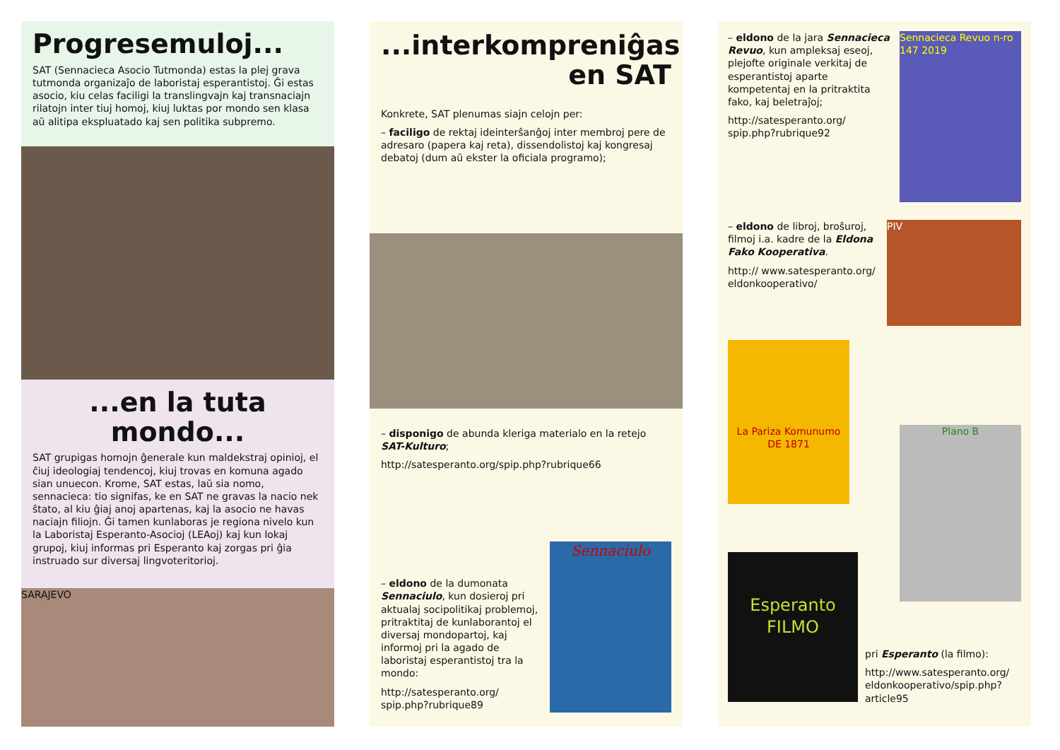Progresemuloj...
SAT (Sennacieca Asocio Tutmonda) estas la plej grava tutmonda organizaĵo de laboristaj esperantistoj. Ĝi estas asocio, kiu celas faciligi la translingvajn kaj transnaciajn rilatojn inter tiuj homoj, kiuj luktas por mondo sen klasa aŭ alitipa ekspluatado kaj sen politika subpremo.
...en la tuta mondo...
SAT grupigas homojn ĝenerale kun maldekstraj opinioj, el ĉiuj ideologiaj tendencoj, kiuj trovas en komuna agado sian unuecon. Krome, SAT estas, laŭ sia nomo, sennacieca: tio signifas, ke en SAT ne gravas la nacio nek ŝtato, al kiu ĝiaj anoj apartenas, kaj la asocio ne havas naciajn filiojn. Ĝi tamen kunlaboras je regiona nivelo kun la Laboristaj Esperanto-Asocioj (LEAoj) kaj kun lokaj grupoj, kiuj informas pri Esperanto kaj zorgas pri ĝia instruado sur diversaj lingvoteritorioj.
SARAJEVO
...interkompreniĝas
en SAT
Konkrete, SAT plenumas siajn celojn per:
– faciligo de rektaj ideinterŝanĝoj inter membroj pere de adresaro (papera kaj reta), dissendolistoj kaj kongresaj debatoj (dum aŭ ekster la oficiala programo);
– disponigo de abunda kleriga materialo en la retejo SAT-Kulturo;
http://satesperanto.org/spip.php?rubrique66
– eldono de la dumonata Sennaciulo, kun dosieroj pri aktualaj socipolitikaj problemoj, pritraktitaj de kunlaborantoj el diversaj mondopartoj, kaj informoj pri la agado de laboristaj esperantistoj tra la mondo:
http://satesperanto.org/ spip.php?rubrique89
Sennaciulo
– eldono de la jara Sennacieca Revuo, kun ampleksaj eseoj, plejofte originale verkitaj de esperantistoj aparte kompetentaj en la pritraktita fako, kaj beletraĵoj;
http://satesperanto.org/ spip.php?rubrique92
Sennacieca Revuo n-ro 147 2019
– eldono de libroj, broŝuroj, filmoj i.a. kadre de la Eldona Fako Kooperativa.
http:// www.satesperanto.org/ eldonkooperativo/
PIV
La Pariza Komunumo
DE 1871
Plano B
Esperanto FILMO
pri Esperanto (la filmo):
http://www.satesperanto.org/ eldonkooperativo/spip.php? article95